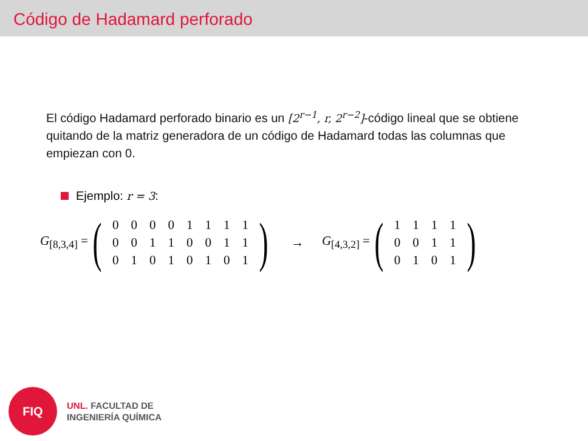Código de Hadamard perforado
El código Hadamard perforado binario es un [2<sup>r−1</sup>, r, 2<sup>r−2</sup>]-código lineal que se obtiene quitando de la matriz generadora de un código de Hadamard todas las columnas que empiezan con 0.
Ejemplo: r = 3:
G<sub>[8,3,4]</sub> = (
| 0 | 0 | 0 | 0 | 1 | 1 | 1 | 1 |
| 0 | 0 | 1 | 1 | 0 | 0 | 1 | 1 |
| 0 | 1 | 0 | 1 | 0 | 1 | 0 | 1 |
) → G<sub>[4,3,2]</sub> = (
| 1 | 1 | 1 | 1 |
| 0 | 0 | 1 | 1 |
| 0 | 1 | 0 | 1 |
)
FIQ
UNL. FACULTAD DE
INGENIERÍA QUÍMICA